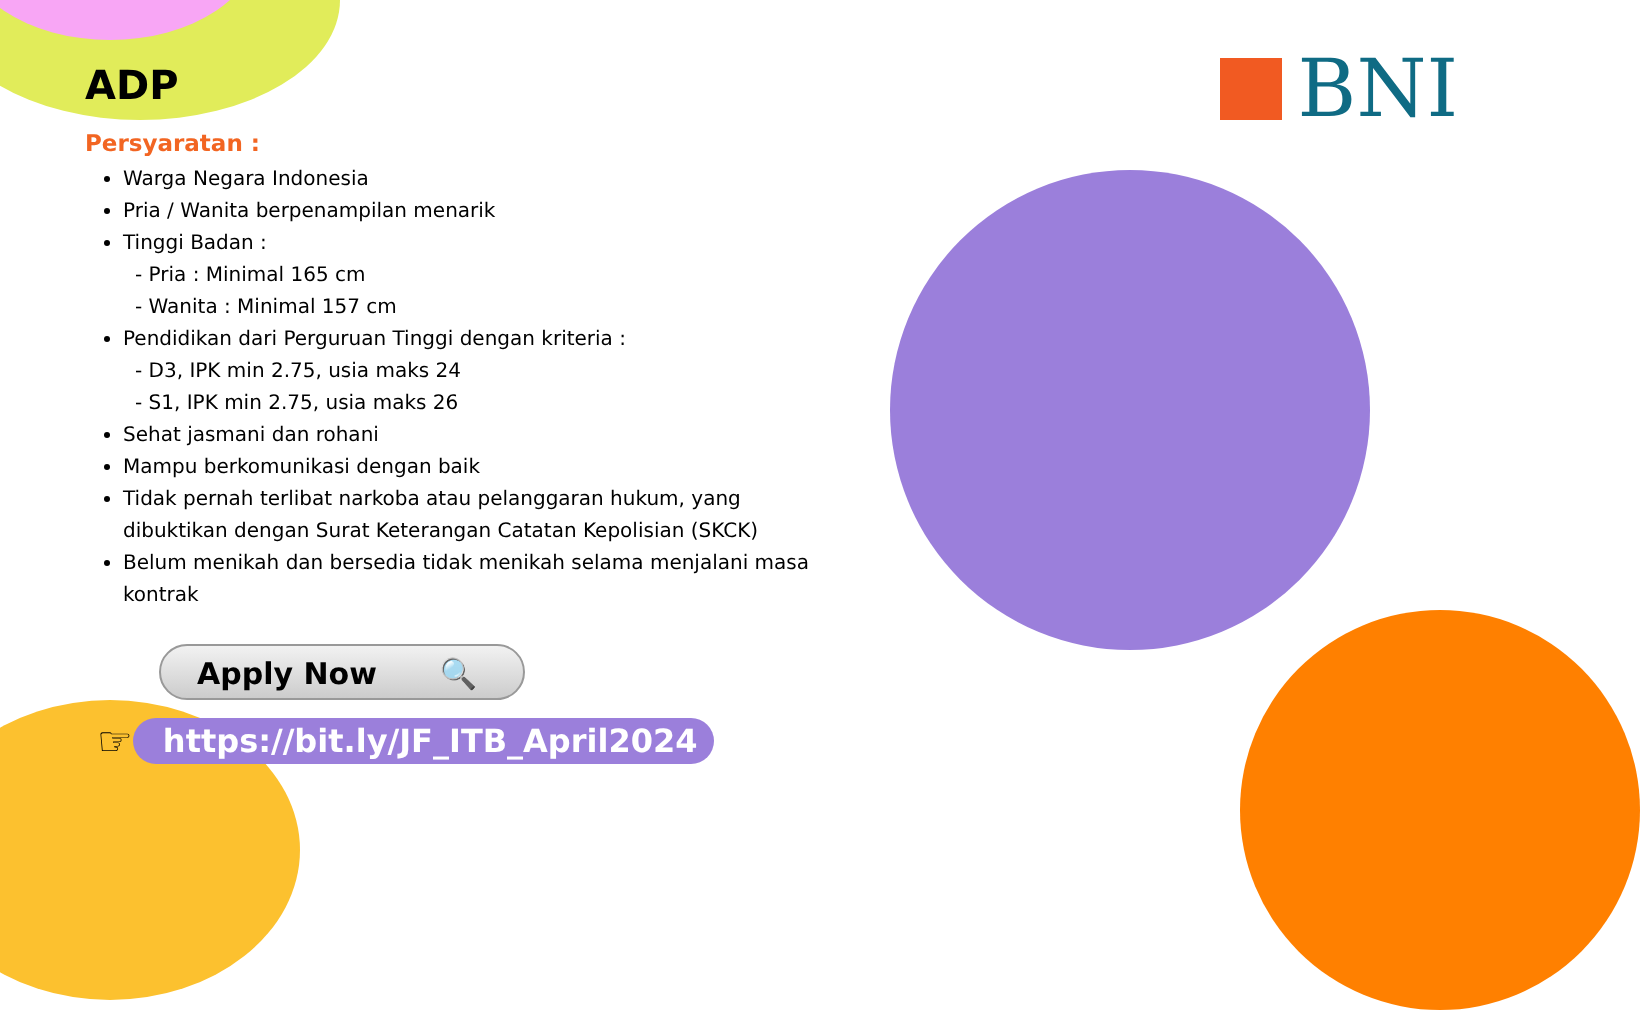BNI
ADP
Persyaratan :
Warga Negara Indonesia
Pria / Wanita berpenampilan menarik
Tinggi Badan :
- Pria : Minimal 165 cm
- Wanita : Minimal 157 cm
Pendidikan dari Perguruan Tinggi dengan kriteria :
- D3, IPK min 2.75, usia maks 24
- S1, IPK min 2.75, usia maks 26
Sehat jasmani dan rohani
Mampu berkomunikasi dengan baik
Tidak pernah terlibat narkoba atau pelanggaran hukum, yang dibuktikan dengan Surat Keterangan Catatan Kepolisian (SKCK)
Belum menikah dan bersedia tidak menikah selama menjalani masa kontrak
Apply Now 🔍
☞ https://bit.ly/JF_ITB_April2024